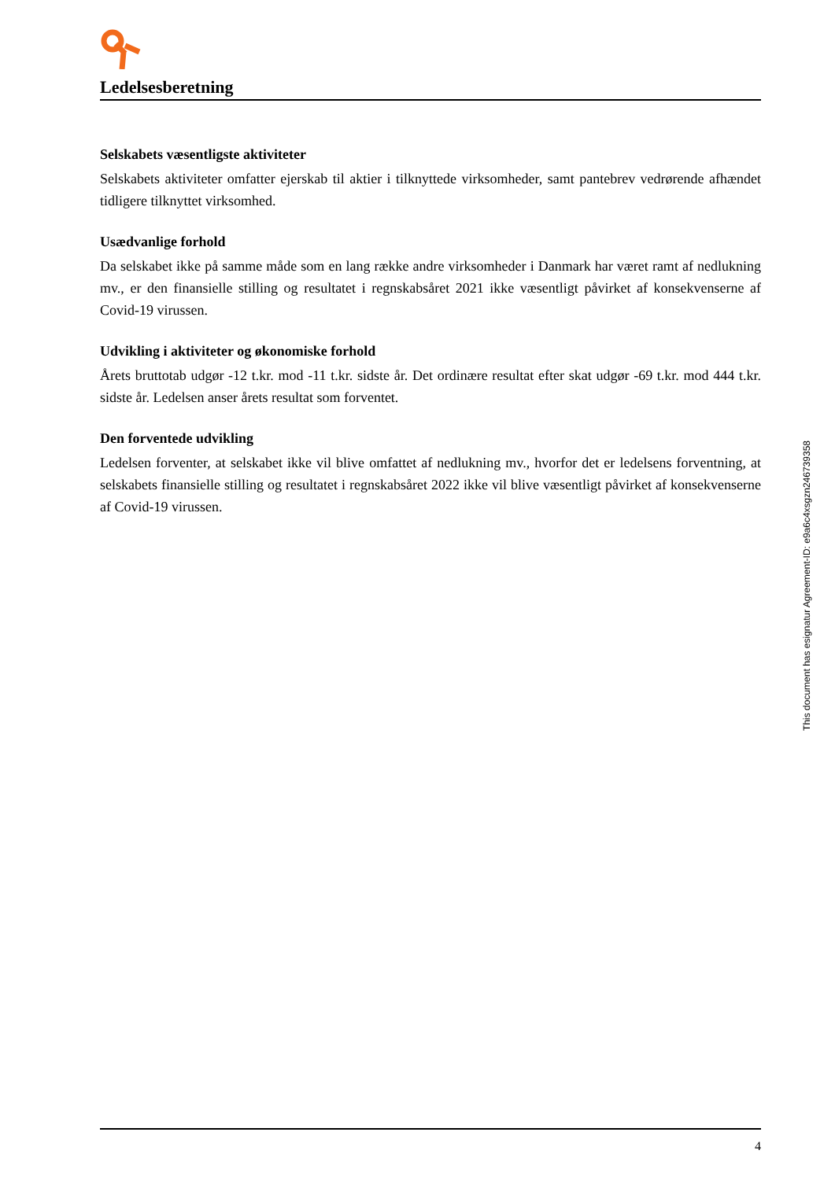Ledelsesberetning
Selskabets væsentligste aktiviteter
Selskabets aktiviteter omfatter ejerskab til aktier i tilknyttede virksomheder, samt pantebrev vedrørende afhændet tidligere tilknyttet virksomhed.
Usædvanlige forhold
Da selskabet ikke på samme måde som en lang række andre virksomheder i Danmark har været ramt af nedlukning mv., er den finansielle stilling og resultatet i regnskabsåret 2021 ikke væsentligt påvirket af konsekvenserne af Covid-19 virussen.
Udvikling i aktiviteter og økonomiske forhold
Årets bruttotab udgør -12 t.kr. mod -11 t.kr. sidste år. Det ordinære resultat efter skat udgør -69 t.kr. mod 444 t.kr. sidste år. Ledelsen anser årets resultat som forventet.
Den forventede udvikling
Ledelsen forventer, at selskabet ikke vil blive omfattet af nedlukning mv., hvorfor det er ledelsens forventning, at selskabets finansielle stilling og resultatet i regnskabsåret 2022 ikke vil blive væsentligt påvirket af konsekvenserne af Covid-19 virussen.
This document has esignatur Agreement-ID: e9a6c4xsgzn246739358
4